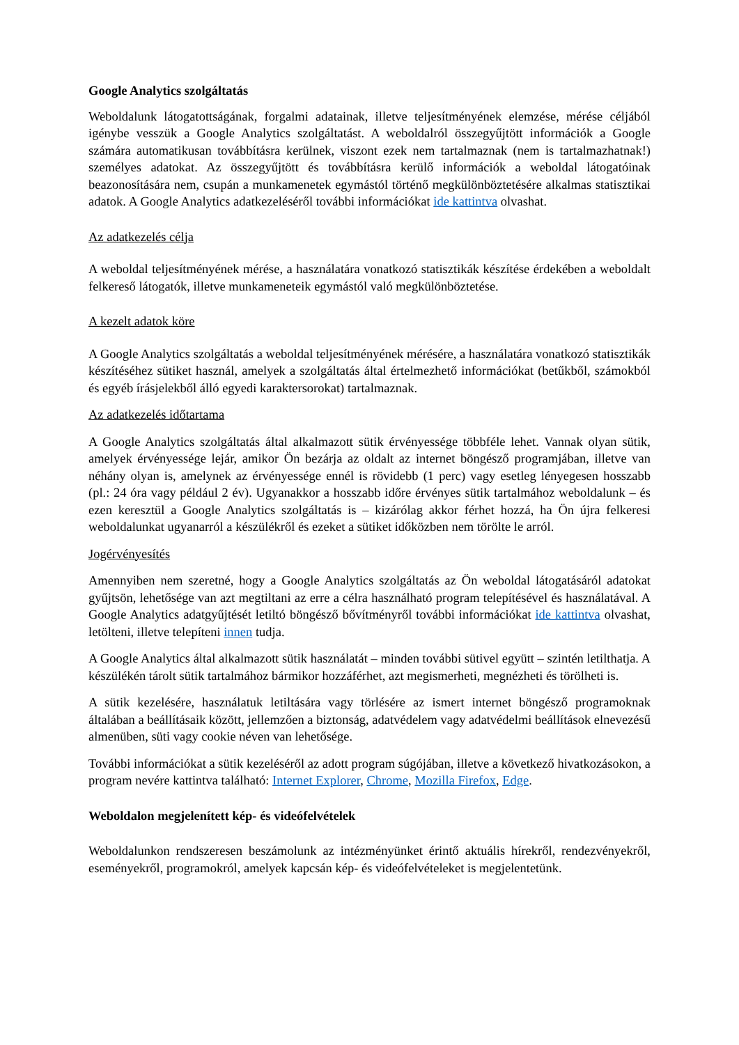Google Analytics szolgáltatás
Weboldalunk látogatottságának, forgalmi adatainak, illetve teljesítményének elemzése, mérése céljából igénybe vesszük a Google Analytics szolgáltatást. A weboldalról összegyűjtött információk a Google számára automatikusan továbbításra kerülnek, viszont ezek nem tartalmaznak (nem is tartalmazhatnak!) személyes adatokat. Az összegyűjtött és továbbításra kerülő információk a weboldal látogatóinak beazonosítására nem, csupán a munkamenetek egymástól történő megkülönböztetésére alkalmas statisztikai adatok. A Google Analytics adatkezeléséről további információkat ide kattintva olvashat.
Az adatkezelés célja
A weboldal teljesítményének mérése, a használatára vonatkozó statisztikák készítése érdekében a weboldalt felkereső látogatók, illetve munkameneteik egymástól való megkülönböztetése.
A kezelt adatok köre
A Google Analytics szolgáltatás a weboldal teljesítményének mérésére, a használatára vonatkozó statisztikák készítéséhez sütiket használ, amelyek a szolgáltatás által értelmezhető információkat (betűkből, számokból és egyéb írásjelekből álló egyedi karaktersorokat) tartalmaznak.
Az adatkezelés időtartama
A Google Analytics szolgáltatás által alkalmazott sütik érvényessége többféle lehet. Vannak olyan sütik, amelyek érvényessége lejár, amikor Ön bezárja az oldalt az internet böngésző programjában, illetve van néhány olyan is, amelynek az érvényessége ennél is rövidebb (1 perc) vagy esetleg lényegesen hosszabb (pl.: 24 óra vagy például 2 év). Ugyanakkor a hosszabb időre érvényes sütik tartalmához weboldalunk – és ezen keresztül a Google Analytics szolgáltatás is – kizárólag akkor férhet hozzá, ha Ön újra felkeresi weboldalunkat ugyanarról a készülékről és ezeket a sütiket időközben nem törölte le arról.
Jogérvényesítés
Amennyiben nem szeretné, hogy a Google Analytics szolgáltatás az Ön weboldal látogatásáról adatokat gyűjtsön, lehetősége van azt megtiltani az erre a célra használható program telepítésével és használatával. A Google Analytics adatgyűjtését letiltó böngésző bővítményről további információkat ide kattintva olvashat, letölteni, illetve telepíteni innen tudja.
A Google Analytics által alkalmazott sütik használatát – minden további sütivel együtt – szintén letilthatja. A készülékén tárolt sütik tartalmához bármikor hozzáférhet, azt megismerheti, megnézheti és törölheti is.
A sütik kezelésére, használatuk letiltására vagy törlésére az ismert internet böngésző programoknak általában a beállításaik között, jellemzően a biztonság, adatvédelem vagy adatvédelmi beállítások elnevezésű almenüben, süti vagy cookie néven van lehetősége.
További információkat a sütik kezeléséről az adott program súgójában, illetve a következő hivatkozásokon, a program nevére kattintva található: Internet Explorer, Chrome, Mozilla Firefox, Edge.
Weboldalon megjelenített kép- és videófelvételek
Weboldalunkon rendszeresen beszámolunk az intézményünket érintő aktuális hírekről, rendezvényekről, eseményekről, programokról, amelyek kapcsán kép- és videófelvételeket is megjelentetünk.